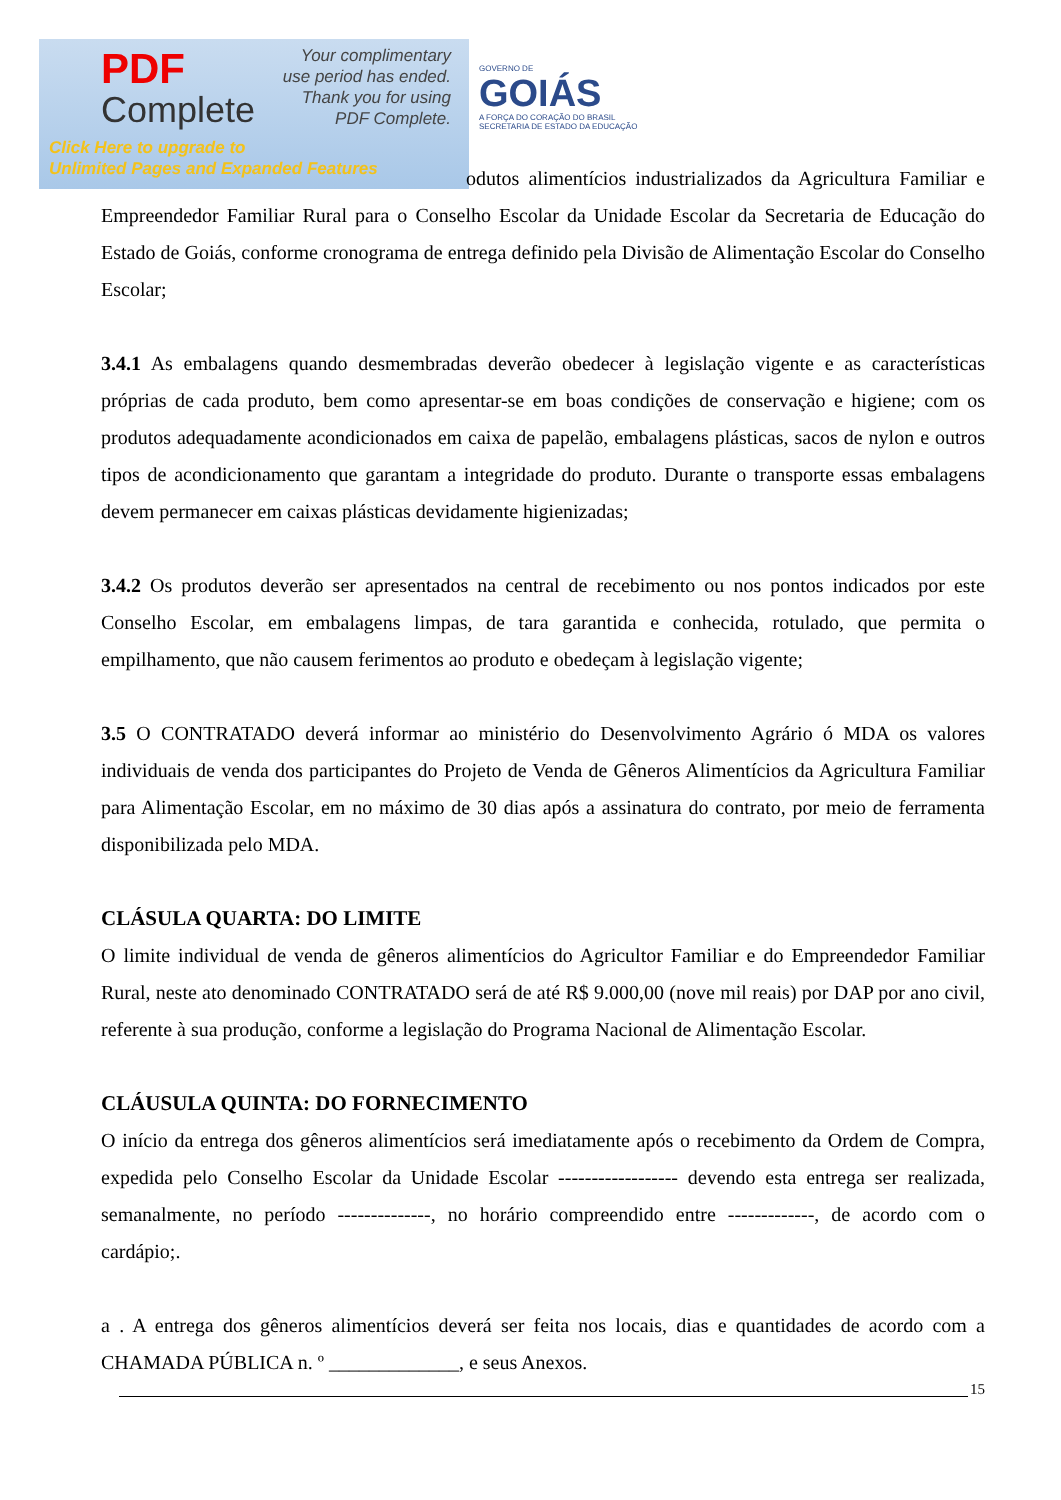PDF
Complete
Your complimentary
use period has ended.
Thank you for using
PDF Complete.
Click Here to upgrade to
Unlimited Pages and Expanded Features
GOVERNO DE
GOIÁS
A FORÇA DO CORAÇÃO DO BRASIL
SECRETARIA DE ESTADO DA EDUCAÇÃO
odutos alimentícios industrializados da Agricultura Familiar e Empreendedor Familiar Rural para o Conselho Escolar da Unidade Escolar da Secretaria de Educação do Estado de Goiás, conforme cronograma de entrega definido pela Divisão de Alimentação Escolar do Conselho Escolar;
3.4.1 As embalagens quando desmembradas deverão obedecer à legislação vigente e as características próprias de cada produto, bem como apresentar-se em boas condições de conservação e higiene; com os produtos adequadamente acondicionados em caixa de papelão, embalagens plásticas, sacos de nylon e outros tipos de acondicionamento que garantam a integridade do produto. Durante o transporte essas embalagens devem permanecer em caixas plásticas devidamente higienizadas;
3.4.2 Os produtos deverão ser apresentados na central de recebimento ou nos pontos indicados por este Conselho Escolar, em embalagens limpas, de tara garantida e conhecida, rotulado, que permita o empilhamento, que não causem ferimentos ao produto e obedeçam à legislação vigente;
3.5 O CONTRATADO deverá informar ao ministério do Desenvolvimento Agrário ó MDA os valores individuais de venda dos participantes do Projeto de Venda de Gêneros Alimentícios da Agricultura Familiar para Alimentação Escolar, em no máximo de 30 dias após a assinatura do contrato, por meio de ferramenta disponibilizada pelo MDA.
CLÁSULA QUARTA: DO LIMITE
O limite individual de venda de gêneros alimentícios do Agricultor Familiar e do Empreendedor Familiar Rural, neste ato denominado CONTRATADO será de até R$ 9.000,00 (nove mil reais) por DAP por ano civil, referente à sua produção, conforme a legislação do Programa Nacional de Alimentação Escolar.
CLÁUSULA QUINTA: DO FORNECIMENTO
O início da entrega dos gêneros alimentícios será imediatamente após o recebimento da Ordem de Compra, expedida pelo Conselho Escolar da Unidade Escolar ------------------ devendo esta entrega ser realizada, semanalmente, no período --------------, no horário compreendido entre -------------, de acordo com o cardápio;.
a . A entrega dos gêneros alimentícios deverá ser feita nos locais, dias e quantidades de acordo com a CHAMADA PÚBLICA n. º _____________, e seus Anexos.
15